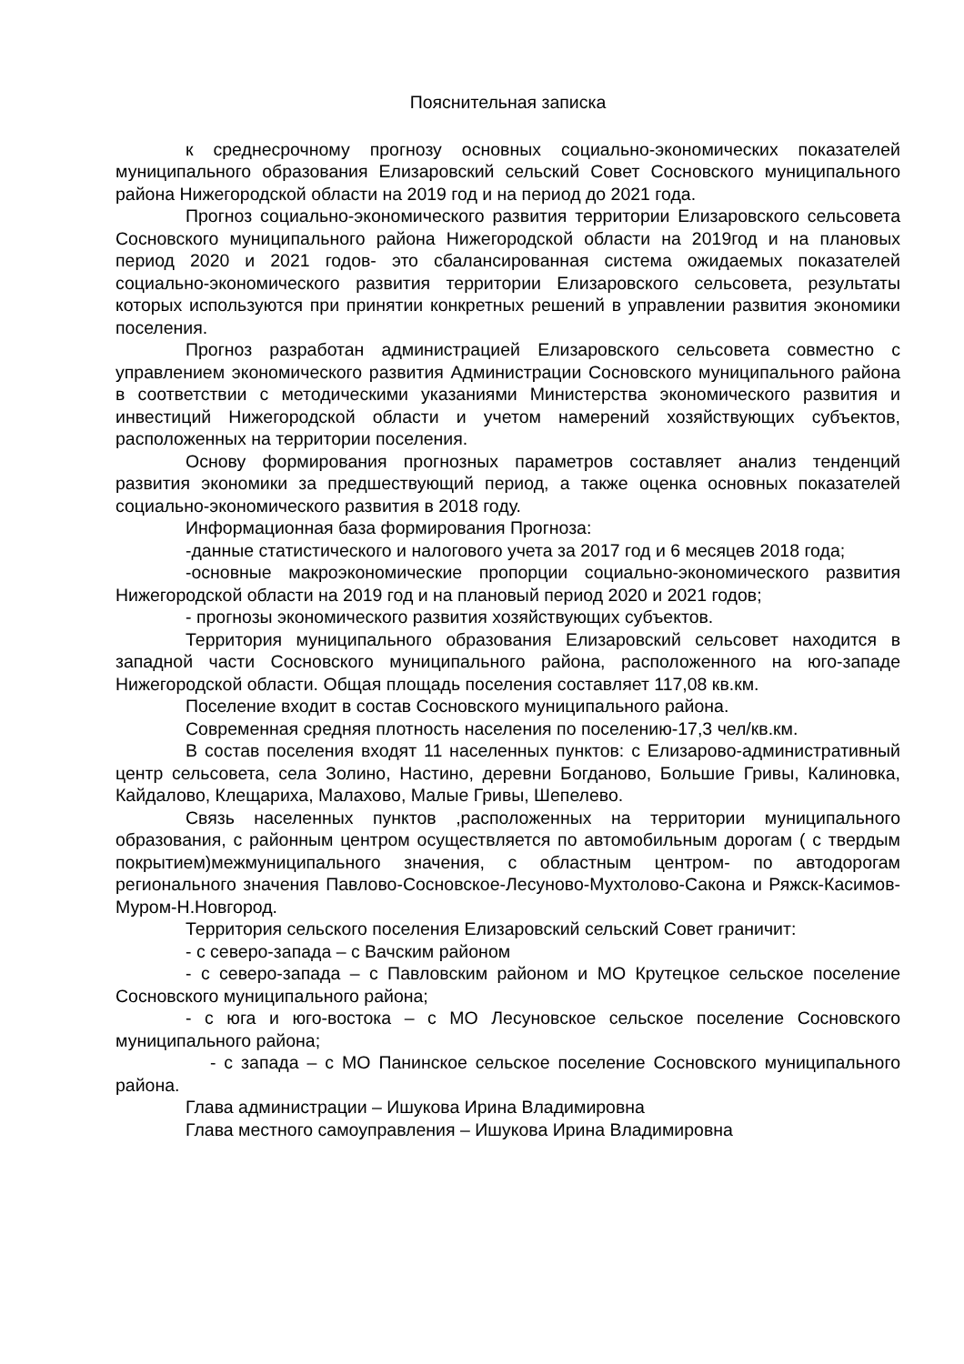Пояснительная записка
к среднесрочному прогнозу основных социально-экономических показателей муниципального образования Елизаровский сельский Совет Сосновского муниципального района Нижегородской области на 2019 год и на период до 2021 года.
Прогноз социально-экономического развития территории Елизаровского сельсовета Сосновского муниципального района Нижегородской области на 2019год и на плановых период 2020 и 2021 годов- это сбалансированная система ожидаемых показателей социально-экономического развития территории Елизаровского сельсовета, результаты которых используются при принятии конкретных решений в управлении развития экономики поселения.
Прогноз разработан администрацией Елизаровского сельсовета совместно с управлением экономического развития Администрации Сосновского муниципального района в соответствии с методическими указаниями Министерства экономического развития и инвестиций Нижегородской области и учетом намерений хозяйствующих субъектов, расположенных на территории поселения.
Основу формирования прогнозных параметров составляет анализ тенденций развития экономики за предшествующий период, а также оценка основных показателей социально-экономического развития в 2018 году.
Информационная база формирования Прогноза:
-данные статистического и налогового учета за 2017 год и 6 месяцев 2018 года;
-основные макроэкономические пропорции социально-экономического развития Нижегородской области на 2019 год и на плановый период 2020 и 2021 годов;
- прогнозы экономического развития хозяйствующих субъектов.
Территория муниципального образования Елизаровский сельсовет находится в западной части Сосновского муниципального района, расположенного на юго-западе Нижегородской области. Общая площадь поселения составляет 117,08 кв.км.
Поселение входит в состав Сосновского муниципального района.
Современная средняя плотность населения по поселению-17,3 чел/кв.км.
В состав поселения входят 11 населенных пунктов: с Елизарово-административный центр сельсовета, села Золино, Настино, деревни Богданово, Большие Гривы, Калиновка, Кайдалово, Клещариха, Малахово, Малые Гривы, Шепелево.
Связь населенных пунктов ,расположенных на территории муниципального образования, с районным центром осуществляется по автомобильным дорогам ( с твердым покрытием)межмуниципального значения, с областным центром- по автодорогам регионального значения Павлово-Сосновское-Лесуново-Мухтолово-Сакона и Ряжск-Касимов-Муром-Н.Новгород.
Территория сельского поселения Елизаровский сельский Совет граничит:
- с северо-запада – с Вачским районом
- с северо-запада – с Павловским районом и МО Крутецкое сельское поселение Сосновского муниципального района;
- с юга и юго-востока – с МО Лесуновское сельское поселение Сосновского муниципального района;
- с запада – с МО Панинское сельское поселение Сосновского муниципального района.
Глава администрации – Ишукова Ирина Владимировна
Глава местного самоуправления – Ишукова Ирина Владимировна